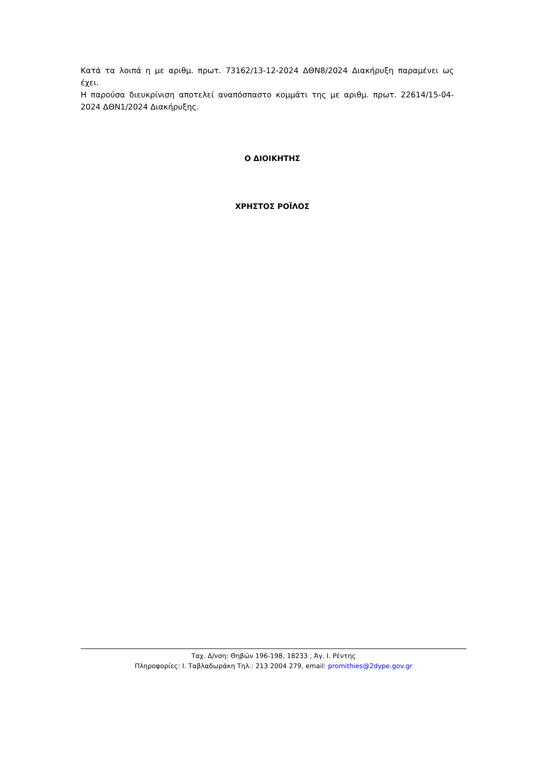Κατά τα λοιπά η με αριθμ. πρωτ. 73162/13-12-2024 ΔΘΝ8/2024 Διακήρυξη παραμένει ως έχει.
Η παρούσα διευκρίνιση αποτελεί αναπόσπαστο κομμάτι της με αριθμ. πρωτ. 22614/15-04-2024 ΔΘΝ1/2024 Διακήρυξης.
Ο ΔΙΟΙΚΗΤΗΣ
ΧΡΗΣΤΟΣ ΡΟΪΛΟΣ
Ταχ. Δ/νση: Θηβών 196-198, 18233 , Άγ. Ι. Ρέντης
Πληροφορίες: Ι. Ταβλαδωράκη Τηλ.: 213 2004 279, email: promithies@2dype.gov.gr